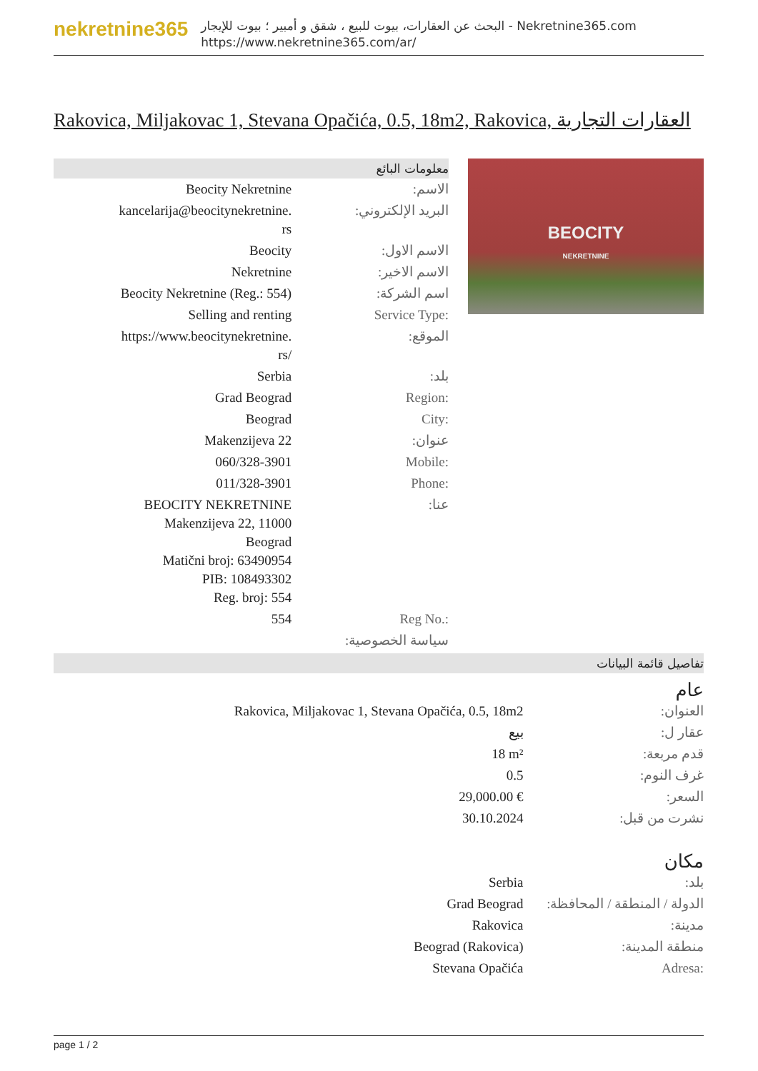nekretnine365
البحث عن العقارات، بيوت للبيع ، شقق و أمبير ؛ بيوت للإيجار - Nekretnine365.com
https://www.nekretnine365.com/ar/
Rakovica, Miljakovac 1, Stevana Opačića, 0.5, 18m2, Rakovica, العقارات التجارية
معلومات البائع
| Beocity Nekretnine | الاسم: |
| kancelarija@beocitynekretnine. rs | البريد الإلكتروني: |
| Beocity | الاسم الاول: |
| Nekretnine | الاسم الاخير: |
| Beocity Nekretnine (Reg.: 554) | اسم الشركة: |
| Selling and renting | Service Type: |
| https://www.beocitynekretnine. rs/ | الموقع: |
| Serbia | بلد: |
| Grad Beograd | Region: |
| Beograd | City: |
| Makenzijeva 22 | عنوان: |
| 060/328-3901 | Mobile: |
| 011/328-3901 | Phone: |
| BEOCITY NEKRETNINE Makenzijeva 22, 11000 Beograd Matični broj: 63490954 PIB: 108493302 Reg. broj: 554 | عنا: |
| 554 | Reg No.: |
| | سياسة الخصوصية: |
BEOCITY
NEKRETNINE
تفاصيل قائمة البيانات
عام
| Rakovica, Miljakovac 1, Stevana Opačića, 0.5, 18m2 | العنوان: |
| بيع | عقار ل: |
| 18 m² | قدم مربعة: |
| 0.5 | غرف النوم: |
| 29,000.00 € | السعر: |
| 30.10.2024 | نشرت من قبل: |
مكان
| Serbia | بلد: |
| Grad Beograd | الدولة / المنطقة / المحافظة: |
| Rakovica | مدينة: |
| Beograd (Rakovica) | منطقة المدينة: |
| Stevana Opačića | Adresa: |
page 1 / 2